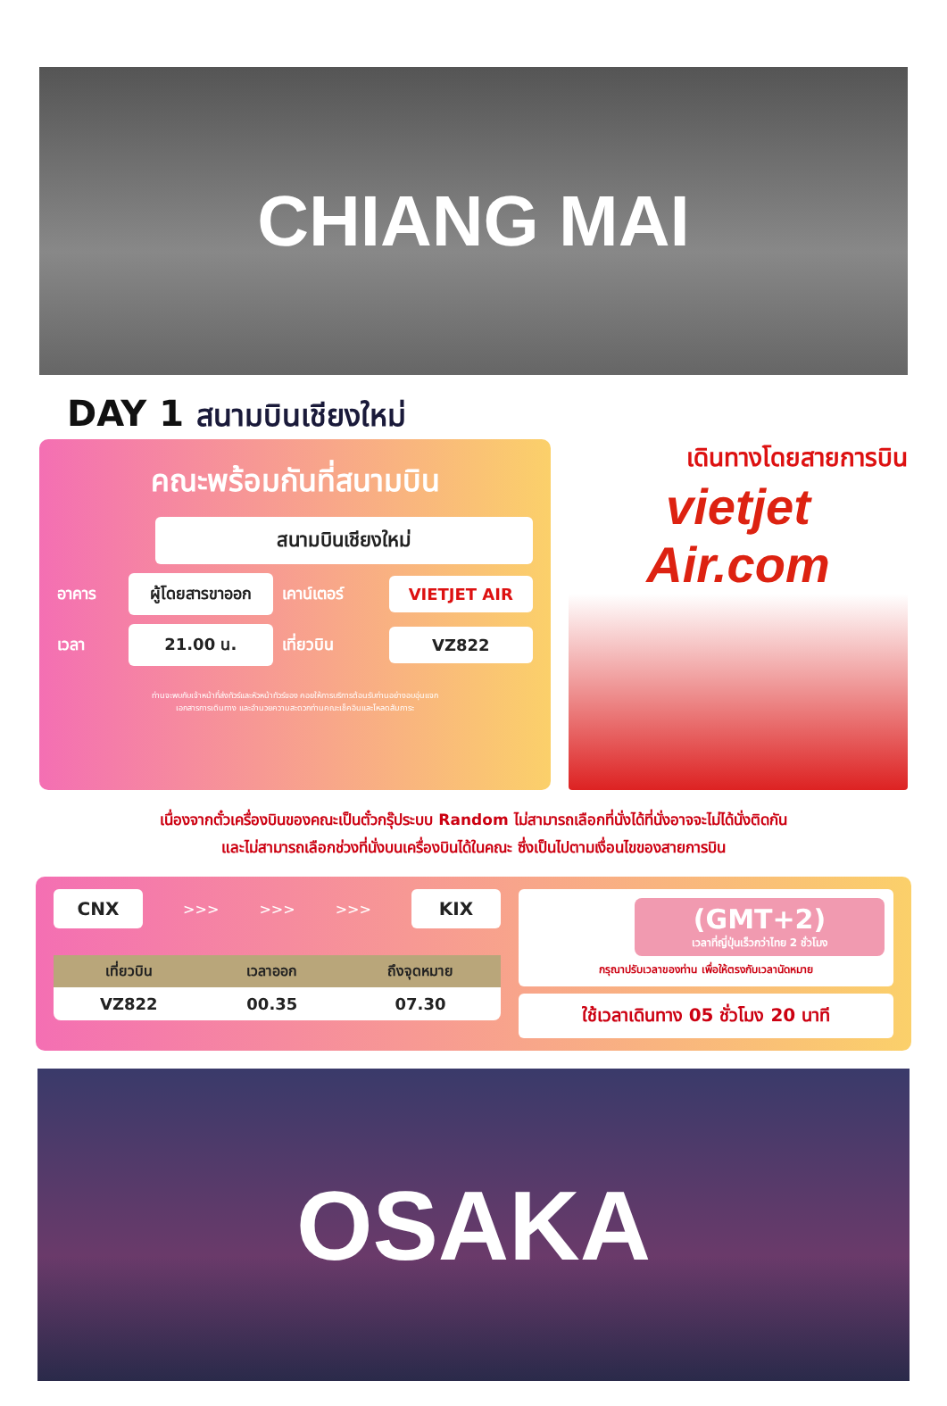CHIANG MAI
DAY 1 สนามบินเชียงใหม่
คณะพร้อมกันที่สนามบิน
สนามบินเชียงใหม่
อาคาร
ผู้โดยสารขาออก
เคาน์เตอร์
VIETJET AIR
เวลา
21.00 น.
เที่ยวบิน
VZ822
ท่านจะพบกับเจ้าหน้าที่ส่งทัวร์และหัวหน้าทัวร์ของ คอยให้การบริการต้อนรับท่านอย่างอบอุ่นแจก
เอกสารการเดินทาง และอำนวยความสะดวกท่านคณะเช็คอินและโหลดสัมภาระ
เดินทางโดยสายการบิน
vietjet Air.com
เนื่องจากตั๋วเครื่องบินของคณะเป็นตั๋วกรุ๊ประบบ Random ไม่สามารถเลือกที่นั่งได้ที่นั่งอาจจะไม่ได้นั่งติดกัน
และไม่สามารถเลือกช่วงที่นั่งบนเครื่องบินได้ในคณะ ซึ่งเป็นไปตามเงื่อนไขของสายการบิน
CNX
>>> >>> >>>
KIX
| เที่ยวบิน | เวลาออก | ถึงจุดหมาย |
| --- | --- | --- |
| VZ822 | 00.35 | 07.30 |
(GMT+2)
เวลาที่ญี่ปุ่นเร็วกว่าไทย 2 ชั่วโมง
กรุณาปรับเวลาของท่าน เพื่อให้ตรงกับเวลานัดหมาย
ใช้เวลาเดินทาง 05 ชั่วโมง 20 นาที
OSAKA